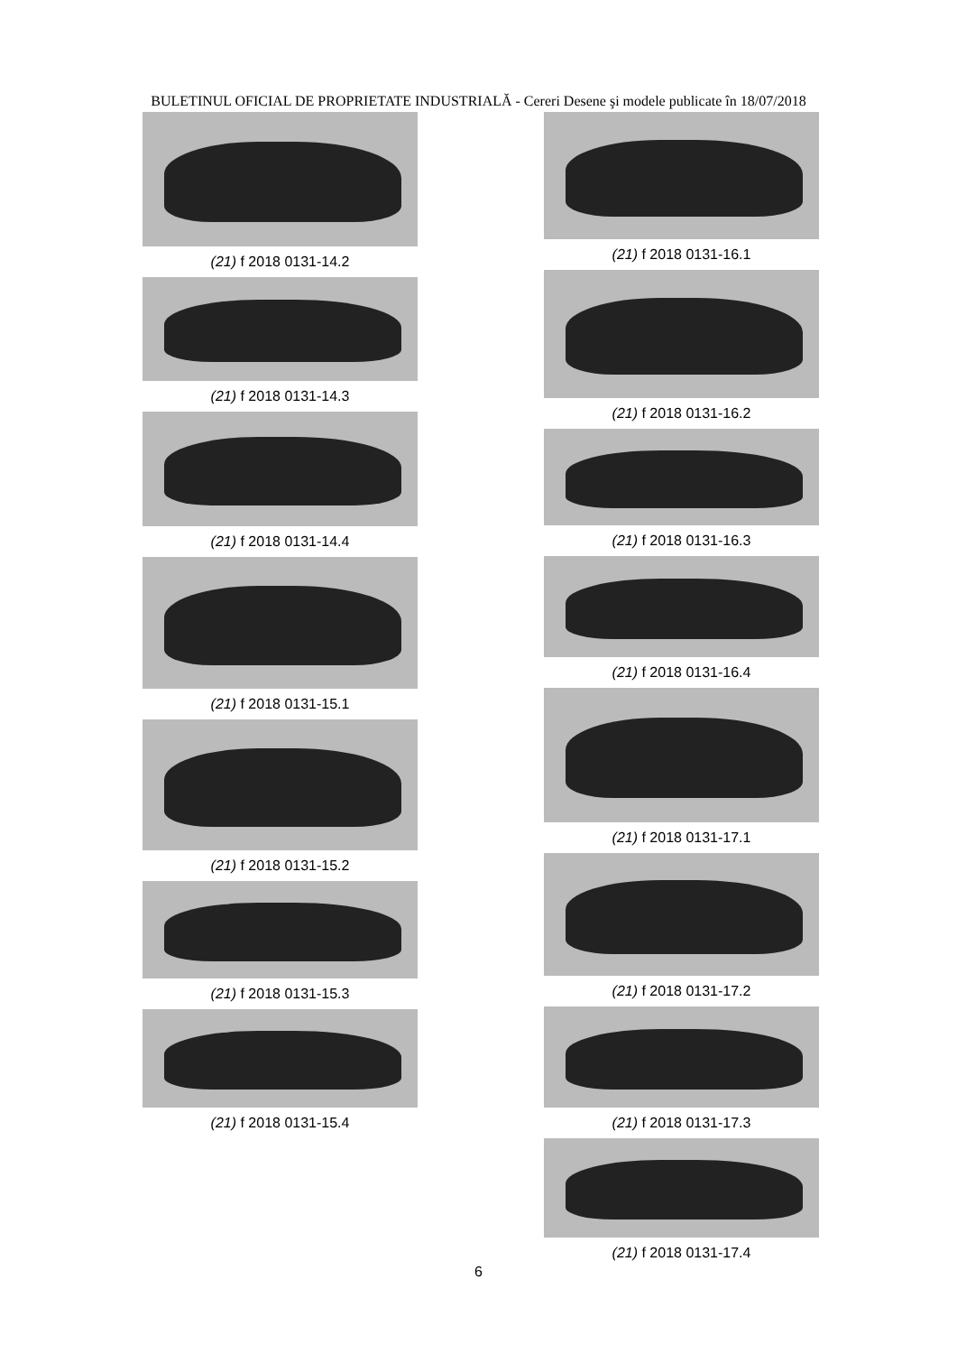BULETINUL OFICIAL DE PROPRIETATE INDUSTRIALĂ - Cereri Desene şi modele publicate în 18/07/2018
(21) f 2018 0131-14.2
(21) f 2018 0131-14.3
(21) f 2018 0131-14.4
(21) f 2018 0131-15.1
(21) f 2018 0131-15.2
(21) f 2018 0131-15.3
(21) f 2018 0131-15.4
(21) f 2018 0131-16.1
(21) f 2018 0131-16.2
(21) f 2018 0131-16.3
(21) f 2018 0131-16.4
(21) f 2018 0131-17.1
(21) f 2018 0131-17.2
(21) f 2018 0131-17.3
(21) f 2018 0131-17.4
6